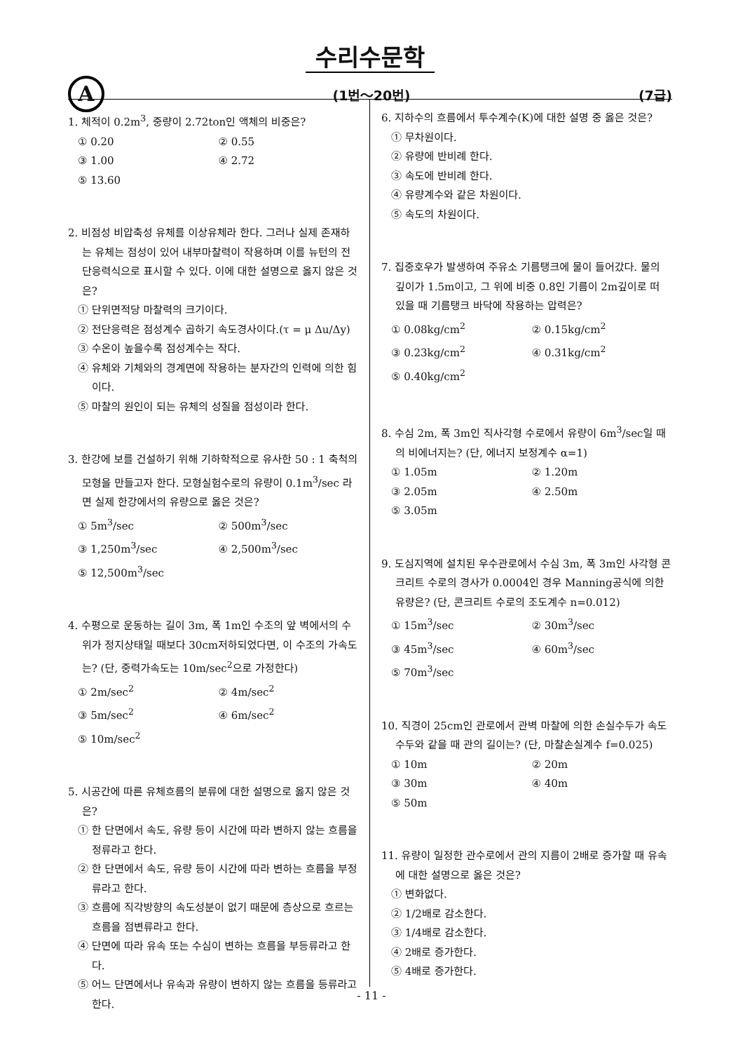수리수문학
A
(1번～20번) (7급)
1. 체적이 0.2m<sup>3</sup>, 중량이 2.72ton인 액체의 비중은?
① 0.20 ② 0.55
③ 1.00 ④ 2.72
⑤ 13.60
2. 비점성 비압축성 유체를 이상유체라 한다. 그러나 실제 존재하는 유체는 점성이 있어 내부마찰력이 작용하며 이를 뉴턴의 전단응력식으로 표시할 수 있다. 이에 대한 설명으로 옳지 않은 것은?
① 단위면적당 마찰력의 크기이다.
② 전단응력은 점성계수 곱하기 속도경사이다.(τ = μ Δu/Δy)
③ 수온이 높을수록 점성계수는 작다.
④ 유체와 기체와의 경계면에 작용하는 분자간의 인력에 의한 힘이다.
⑤ 마찰의 원인이 되는 유체의 성질을 점성이라 한다.
3. 한강에 보를 건설하기 위해 기하학적으로 유사한 50 : 1 축척의 모형을 만들고자 한다. 모형실험수로의 유량이 0.1m<sup>3</sup>/sec 라면 실제 한강에서의 유량으로 옳은 것은?
① 5m<sup>3</sup>/sec ② 500m<sup>3</sup>/sec
③ 1,250m<sup>3</sup>/sec ④ 2,500m<sup>3</sup>/sec
⑤ 12,500m<sup>3</sup>/sec
4. 수평으로 운동하는 길이 3m, 폭 1m인 수조의 앞 벽에서의 수위가 정지상태일 때보다 30cm저하되었다면, 이 수조의 가속도는? (단, 중력가속도는 10m/sec<sup>2</sup>으로 가정한다)
① 2m/sec<sup>2</sup> ② 4m/sec<sup>2</sup>
③ 5m/sec<sup>2</sup> ④ 6m/sec<sup>2</sup>
⑤ 10m/sec<sup>2</sup>
5. 시공간에 따른 유체흐름의 분류에 대한 설명으로 옳지 않은 것은?
① 한 단면에서 속도, 유량 등이 시간에 따라 변하지 않는 흐름을 정류라고 한다.
② 한 단면에서 속도, 유량 등이 시간에 따라 변하는 흐름을 부정류라고 한다.
③ 흐름에 직각방향의 속도성분이 없기 때문에 층상으로 흐르는 흐름을 점변류라고 한다.
④ 단면에 따라 유속 또는 수심이 변하는 흐름을 부등류라고 한다.
⑤ 어느 단면에서나 유속과 유량이 변하지 않는 흐름을 등류라고 한다.
6. 지하수의 흐름에서 투수계수(K)에 대한 설명 중 옳은 것은?
① 무차원이다.
② 유량에 반비례 한다.
③ 속도에 반비례 한다.
④ 유량계수와 같은 차원이다.
⑤ 속도의 차원이다.
7. 집중호우가 발생하여 주유소 기름탱크에 물이 들어갔다. 물의 깊이가 1.5m이고, 그 위에 비중 0.8인 기름이 2m깊이로 떠 있을 때 기름탱크 바닥에 작용하는 압력은?
① 0.08kg/cm<sup>2</sup> ② 0.15kg/cm<sup>2</sup>
③ 0.23kg/cm<sup>2</sup> ④ 0.31kg/cm<sup>2</sup>
⑤ 0.40kg/cm<sup>2</sup>
8. 수심 2m, 폭 3m인 직사각형 수로에서 유량이 6m<sup>3</sup>/sec일 때의 비에너지는? (단, 에너지 보정계수 α=1)
① 1.05m ② 1.20m
③ 2.05m ④ 2.50m
⑤ 3.05m
9. 도심지역에 설치된 우수관로에서 수심 3m, 폭 3m인 사각형 콘크리트 수로의 경사가 0.0004인 경우 Manning공식에 의한 유량은? (단, 콘크리트 수로의 조도계수 n=0.012)
① 15m<sup>3</sup>/sec ② 30m<sup>3</sup>/sec
③ 45m<sup>3</sup>/sec ④ 60m<sup>3</sup>/sec
⑤ 70m<sup>3</sup>/sec
10. 직경이 25cm인 관로에서 관벽 마찰에 의한 손실수두가 속도수두와 같을 때 관의 길이는? (단, 마찰손실계수 f=0.025)
① 10m ② 20m
③ 30m ④ 40m
⑤ 50m
11. 유량이 일정한 관수로에서 관의 지름이 2배로 증가할 때 유속에 대한 설명으로 옳은 것은?
① 변화없다.
② 1/2배로 감소한다.
③ 1/4배로 감소한다.
④ 2배로 증가한다.
⑤ 4배로 증가한다.
- 11 -